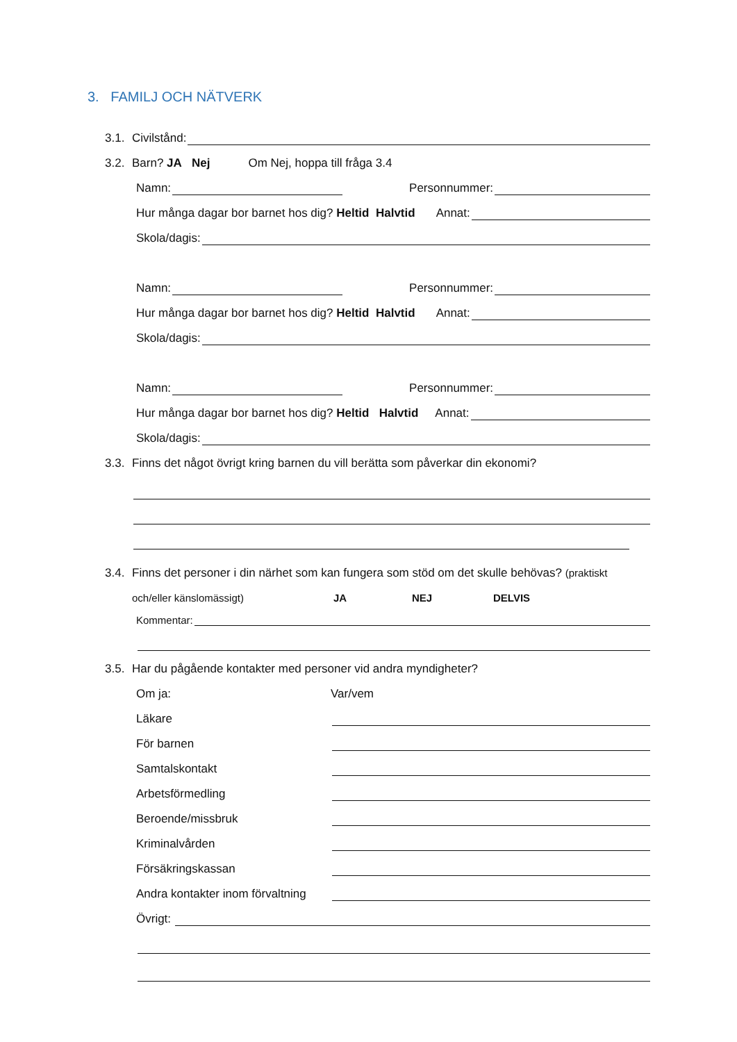3. FAMILJ OCH NÄTVERK
3.1. Civilstånd:
3.2. Barn? JA Nej Om Nej, hoppa till fråga 3.4
Namn: Personnummer:
Hur många dagar bor barnet hos dig? Heltid Halvtid Annat:
Skola/dagis:
Namn: Personnummer:
Hur många dagar bor barnet hos dig? Heltid Halvtid Annat:
Skola/dagis:
Namn: Personnummer:
Hur många dagar bor barnet hos dig? Heltid Halvtid Annat:
Skola/dagis:
3.3. Finns det något övrigt kring barnen du vill berätta som påverkar din ekonomi?
3.4. Finns det personer i din närhet som kan fungera som stöd om det skulle behövas? (praktiskt
och/eller känslomässigt) JA NEJ DELVIS
Kommentar:
3.5. Har du pågående kontakter med personer vid andra myndigheter?
Om ja: Var/vem
Läkare
För barnen
Samtalskontakt
Arbetsförmedling
Beroende/missbruk
Kriminalvården
Försäkringskassan
Andra kontakter inom förvaltning
Övrigt: